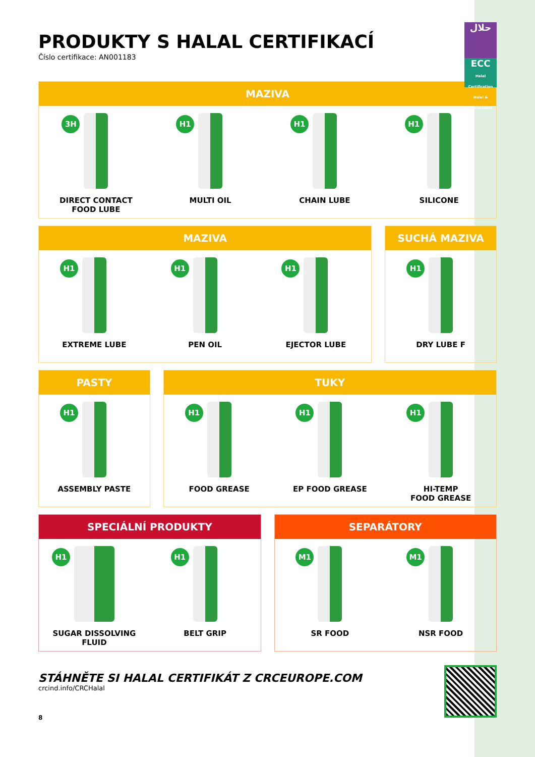PRODUKTY S HALAL CERTIFIKACÍ
Číslo certifikace: AN001183
حلال
ECC
Halal Certification
Halal & Sustainable
MAZIVA
3H
DIRECT CONTACT
FOOD LUBE
H1
MULTI OIL
H1
CHAIN LUBE
H1
SILICONE
MAZIVA
H1
EXTREME LUBE
H1
PEN OIL
H1
EJECTOR LUBE
SUCHÁ MAZIVA
H1
DRY LUBE F
PASTY
H1
ASSEMBLY PASTE
TUKY
H1
FOOD GREASE
H1
EP FOOD GREASE
H1
HI-TEMP
FOOD GREASE
SPECIÁLNÍ PRODUKTY
H1
SUGAR DISSOLVING
FLUID
H1
BELT GRIP
SEPARÁTORY
M1
SR FOOD
M1
NSR FOOD
STÁHNĚTE SI HALAL CERTIFIKÁT Z CRCEUROPE.COM
crcind.info/CRCHalal
8